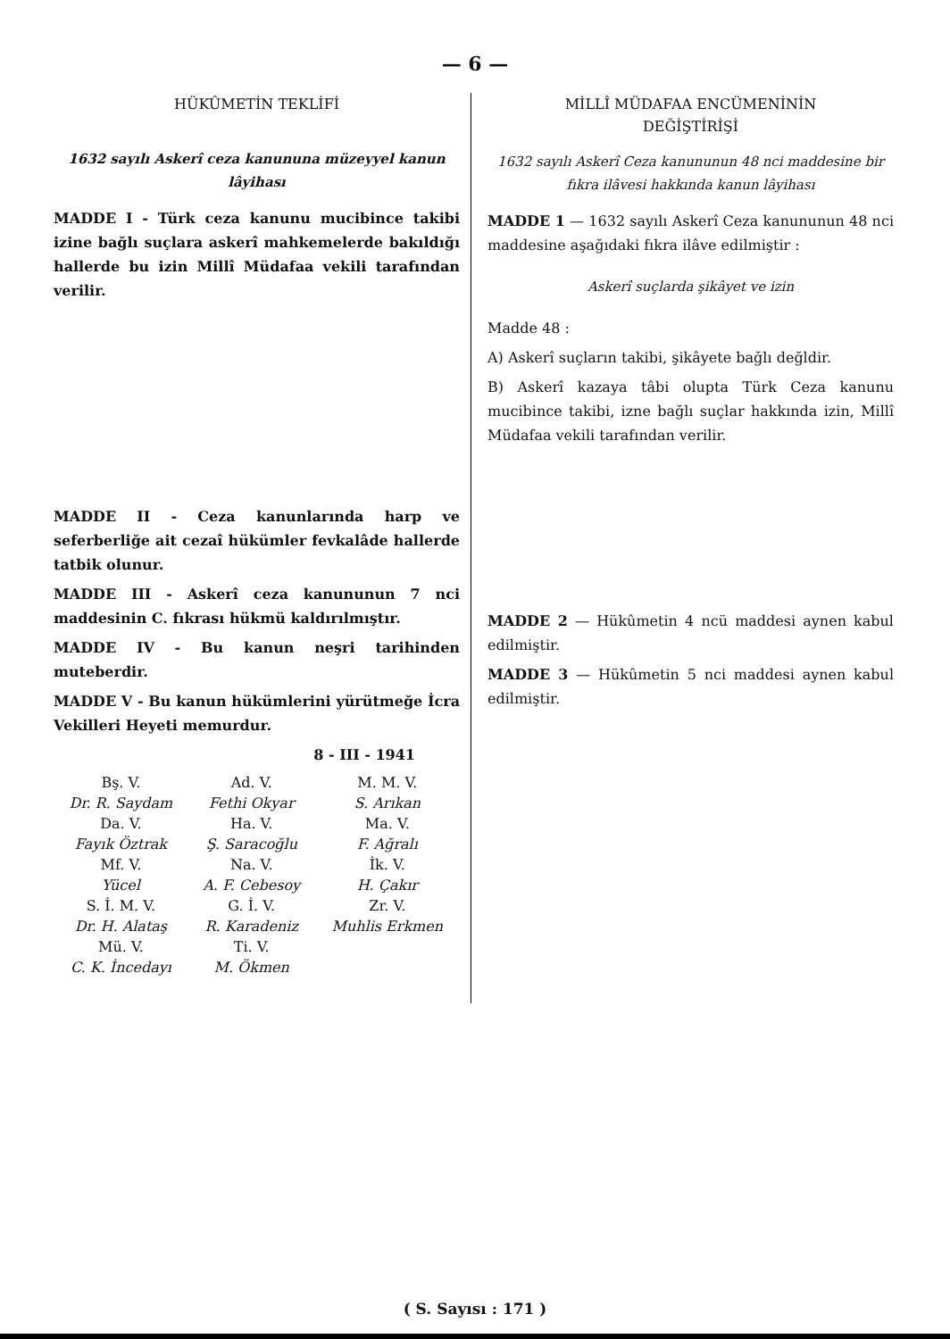— 6 —
HÜKÛMETİN TEKLİFİ
1632 sayılı Askerî ceza kanununa müzeyyel kanun lâyihası
MADDE I - Türk ceza kanunu mucibince takibi izine bağlı suçlara askerî mahkemelerde bakıldığı hallerde bu izin Millî Müdafaa vekili tarafından verilir.
MADDE II - Ceza kanunlarında harp ve seferberliğe ait cezaî hükümler fevkalâde hallerde tatbik olunur.
MADDE III - Askerî ceza kanununun 7 nci maddesinin C. fıkrası hükmü kaldırılmıştır.
MADDE IV - Bu kanun neşri tarihinden muteberdir.
MADDE V - Bu kanun hükümlerini yürütmeğe İcra Vekilleri Heyeti memurdur.
8 - III - 1941
| Bş. V. | Ad. V. | M. M. V. |
| Dr. R. Saydam | Fethi Okyar | S. Arıkan |
| Da. V. | Ha. V. | Ma. V. |
| Fayık Öztrak | Ş. Saracoğlu | F. Ağralı |
| Mf. V. | Na. V. | İk. V. |
| Yücel | A. F. Cebesoy | H. Çakır |
| S. İ. M. V. | G. İ. V. | Zr. V. |
| Dr. H. Alataş | R. Karadeniz | Muhlis Erkmen |
| Mü. V. | Ti. V. | |
| C. K. İncedayı | M. Ökmen | |
MİLLÎ MÜDAFAA ENCÜMENİNİN
DEĞİŞTİRİŞİ
1632 sayılı Askerî Ceza kanununun 48 nci maddesine bir fıkra ilâvesi hakkında kanun lâyihası
MADDE 1 — 1632 sayılı Askerî Ceza kanununun 48 nci maddesine aşağıdaki fıkra ilâve edilmiştir :
Askerî suçlarda şikâyet ve izin
Madde 48 :
A) Askerî suçların takibi, şikâyete bağlı değldir.
B) Askerî kazaya tâbi olupta Türk Ceza kanunu mucibince takibi, izne bağlı suçlar hakkında izin, Millî Müdafaa vekili tarafından verilir.
MADDE 2 — Hükûmetin 4 ncü maddesi aynen kabul edilmiştir.
MADDE 3 — Hükûmetin 5 nci maddesi aynen kabul edilmiştir.
( S. Sayısı : 171 )